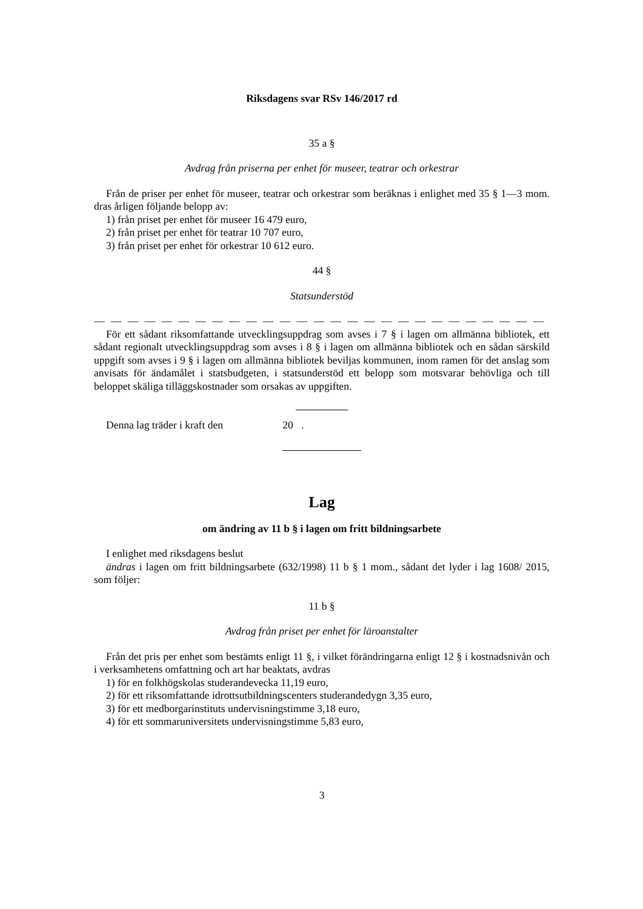Riksdagens svar RSv 146/2017 rd
35 a §
Avdrag från priserna per enhet för museer, teatrar och orkestrar
Från de priser per enhet för museer, teatrar och orkestrar som beräknas i enlighet med 35 § 1—3 mom. dras årligen följande belopp av:
1) från priset per enhet för museer 16 479 euro,
2) från priset per enhet för teatrar 10 707 euro,
3) från priset per enhet för orkestrar 10 612 euro.
44 §
Statsunderstöd
— — — — — — — — — — — — — — — — — — — — — — — — — — — — — — — —
För ett sådant riksomfattande utvecklingsuppdrag som avses i 7 § i lagen om allmänna bibliotek, ett sådant regionalt utvecklingsuppdrag som avses i 8 § i lagen om allmänna bibliotek och en sådan särskild uppgift som avses i 9 § i lagen om allmänna bibliotek beviljas kommunen, inom ramen för det anslag som anvisats för ändamålet i statsbudgeten, i statsunderstöd ett belopp som motsvarar behövliga och till beloppet skäliga tilläggskostnader som orsakas av uppgiften.
Denna lag träder i kraft den 20 .
Lag
om ändring av 11 b § i lagen om fritt bildningsarbete
I enlighet med riksdagens beslut
ändras i lagen om fritt bildningsarbete (632/1998) 11 b § 1 mom., sådant det lyder i lag 1608/ 2015, som följer:
11 b §
Avdrag från priset per enhet för läroanstalter
Från det pris per enhet som bestämts enligt 11 §, i vilket förändringarna enligt 12 § i kostnadsnivån och i verksamhetens omfattning och art har beaktats, avdras
1) för en folkhögskolas studerandevecka 11,19 euro,
2) för ett riksomfattande idrottsutbildningscenters studerandedygn 3,35 euro,
3) för ett medborgarinstituts undervisningstimme 3,18 euro,
4) för ett sommaruniversitets undervisningstimme 5,83 euro,
3